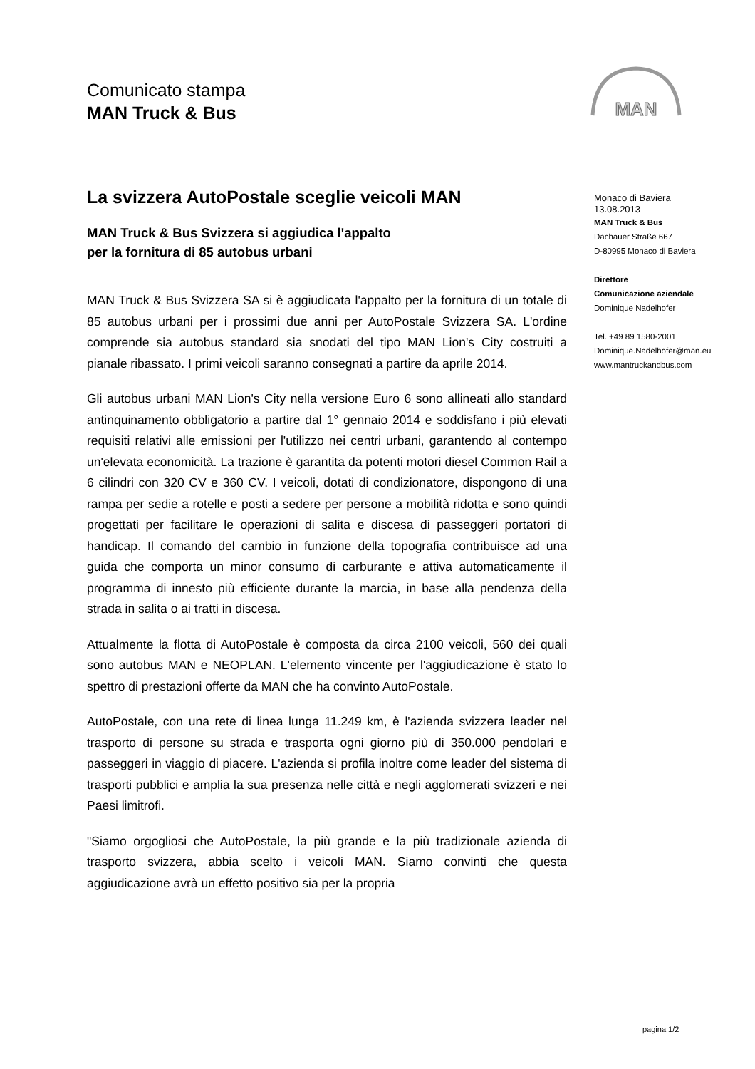Comunicato stampa
MAN Truck & Bus
MAN
La svizzera AutoPostale sceglie veicoli MAN
MAN Truck & Bus Svizzera si aggiudica l'appalto
per la fornitura di 85 autobus urbani
MAN Truck & Bus Svizzera SA si è aggiudicata l'appalto per la fornitura di un totale di 85 autobus urbani per i prossimi due anni per AutoPostale Svizzera SA. L'ordine comprende sia autobus standard sia snodati del tipo MAN Lion's City costruiti a pianale ribassato. I primi veicoli saranno consegnati a partire da aprile 2014.
Gli autobus urbani MAN Lion's City nella versione Euro 6 sono allineati allo standard antinquinamento obbligatorio a partire dal 1° gennaio 2014 e soddisfano i più elevati requisiti relativi alle emissioni per l'utilizzo nei centri urbani, garantendo al contempo un'elevata economicità. La trazione è garantita da potenti motori diesel Common Rail a 6 cilindri con 320 CV e 360 CV. I veicoli, dotati di condizionatore, dispongono di una rampa per sedie a rotelle e posti a sedere per persone a mobilità ridotta e sono quindi progettati per facilitare le operazioni di salita e discesa di passeggeri portatori di handicap. Il comando del cambio in funzione della topografia contribuisce ad una guida che comporta un minor consumo di carburante e attiva automaticamente il programma di innesto più efficiente durante la marcia, in base alla pendenza della strada in salita o ai tratti in discesa.
Attualmente la flotta di AutoPostale è composta da circa 2100 veicoli, 560 dei quali sono autobus MAN e NEOPLAN. L'elemento vincente per l'aggiudicazione è stato lo spettro di prestazioni offerte da MAN che ha convinto AutoPostale.
AutoPostale, con una rete di linea lunga 11.249 km, è l'azienda svizzera leader nel trasporto di persone su strada e trasporta ogni giorno più di 350.000 pendolari e passeggeri in viaggio di piacere. L'azienda si profila inoltre come leader del sistema di trasporti pubblici e amplia la sua presenza nelle città e negli agglomerati svizzeri e nei Paesi limitrofi.
"Siamo orgogliosi che AutoPostale, la più grande e la più tradizionale azienda di trasporto svizzera, abbia scelto i veicoli MAN. Siamo convinti che questa aggiudicazione avrà un effetto positivo sia per la propria
Monaco di Baviera
13.08.2013
MAN Truck & Bus
Dachauer Straße 667
D-80995 Monaco di Baviera
Direttore
Comunicazione aziendale
Dominique Nadelhofer
Tel. +49 89 1580-2001
Dominique.Nadelhofer@man.eu
www.mantruckandbus.com
pagina 1/2